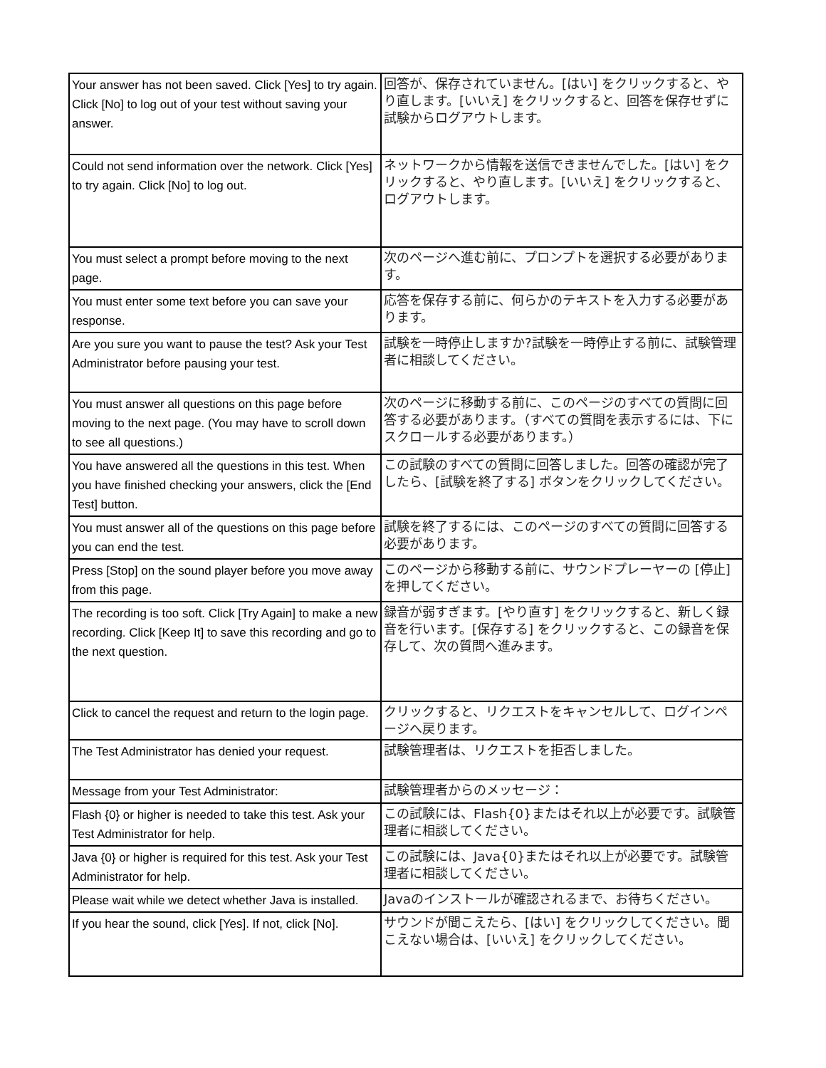| Your answer has not been saved. Click [Yes] to try again. Click [No] to log out of your test without saving your answer. | 回答が、保存されていません。[はい] をクリックすると、やり直します。[いいえ] をクリックすると、回答を保存せずに試験からログアウトします。 |
| Could not send information over the network. Click [Yes] to try again. Click [No] to log out. | ネットワークから情報を送信できませんでした。[はい] をクリックすると、やり直します。[いいえ] をクリックすると、ログアウトします。 |
| You must select a prompt before moving to the next page. | 次のページへ進む前に、プロンプトを選択する必要があります。 |
| You must enter some text before you can save your response. | 応答を保存する前に、何らかのテキストを入力する必要があります。 |
| Are you sure you want to pause the test? Ask your Test Administrator before pausing your test. | 試験を一時停止しますか?試験を一時停止する前に、試験管理者に相談してください。 |
| You must answer all questions on this page before moving to the next page. (You may have to scroll down to see all questions.) | 次のページに移動する前に、このページのすべての質問に回答する必要があります。（すべての質問を表示するには、下にスクロールする必要があります。） |
| You have answered all the questions in this test. When you have finished checking your answers, click the [End Test] button. | この試験のすべての質問に回答しました。回答の確認が完了したら、[試験を終了する] ボタンをクリックしてください。 |
| You must answer all of the questions on this page before you can end the test. | 試験を終了するには、このページのすべての質問に回答する必要があります。 |
| Press [Stop] on the sound player before you move away from this page. | このページから移動する前に、サウンドプレーヤーの [停止] を押してください。 |
| The recording is too soft. Click [Try Again] to make a new recording. Click [Keep It] to save this recording and go to the next question. | 録音が弱すぎます。[やり直す] をクリックすると、新しく録音を行います。[保存する] をクリックすると、この録音を保存して、次の質問へ進みます。 |
| Click to cancel the request and return to the login page. | クリックすると、リクエストをキャンセルして、ログインページへ戻ります。 |
| The Test Administrator has denied your request. | 試験管理者は、リクエストを拒否しました。 |
| Message from your Test Administrator: | 試験管理者からのメッセージ： |
| Flash {0} or higher is needed to take this test. Ask your Test Administrator for help. | この試験には、Flash{0}またはそれ以上が必要です。試験管理者に相談してください。 |
| Java {0} or higher is required for this test. Ask your Test Administrator for help. | この試験には、Java{0}またはそれ以上が必要です。試験管理者に相談してください。 |
| Please wait while we detect whether Java is installed. | Javaのインストールが確認されるまで、お待ちください。 |
| If you hear the sound, click [Yes]. If not, click [No]. | サウンドが聞こえたら、[はい] をクリックしてください。聞こえない場合は、[いいえ] をクリックしてください。 |